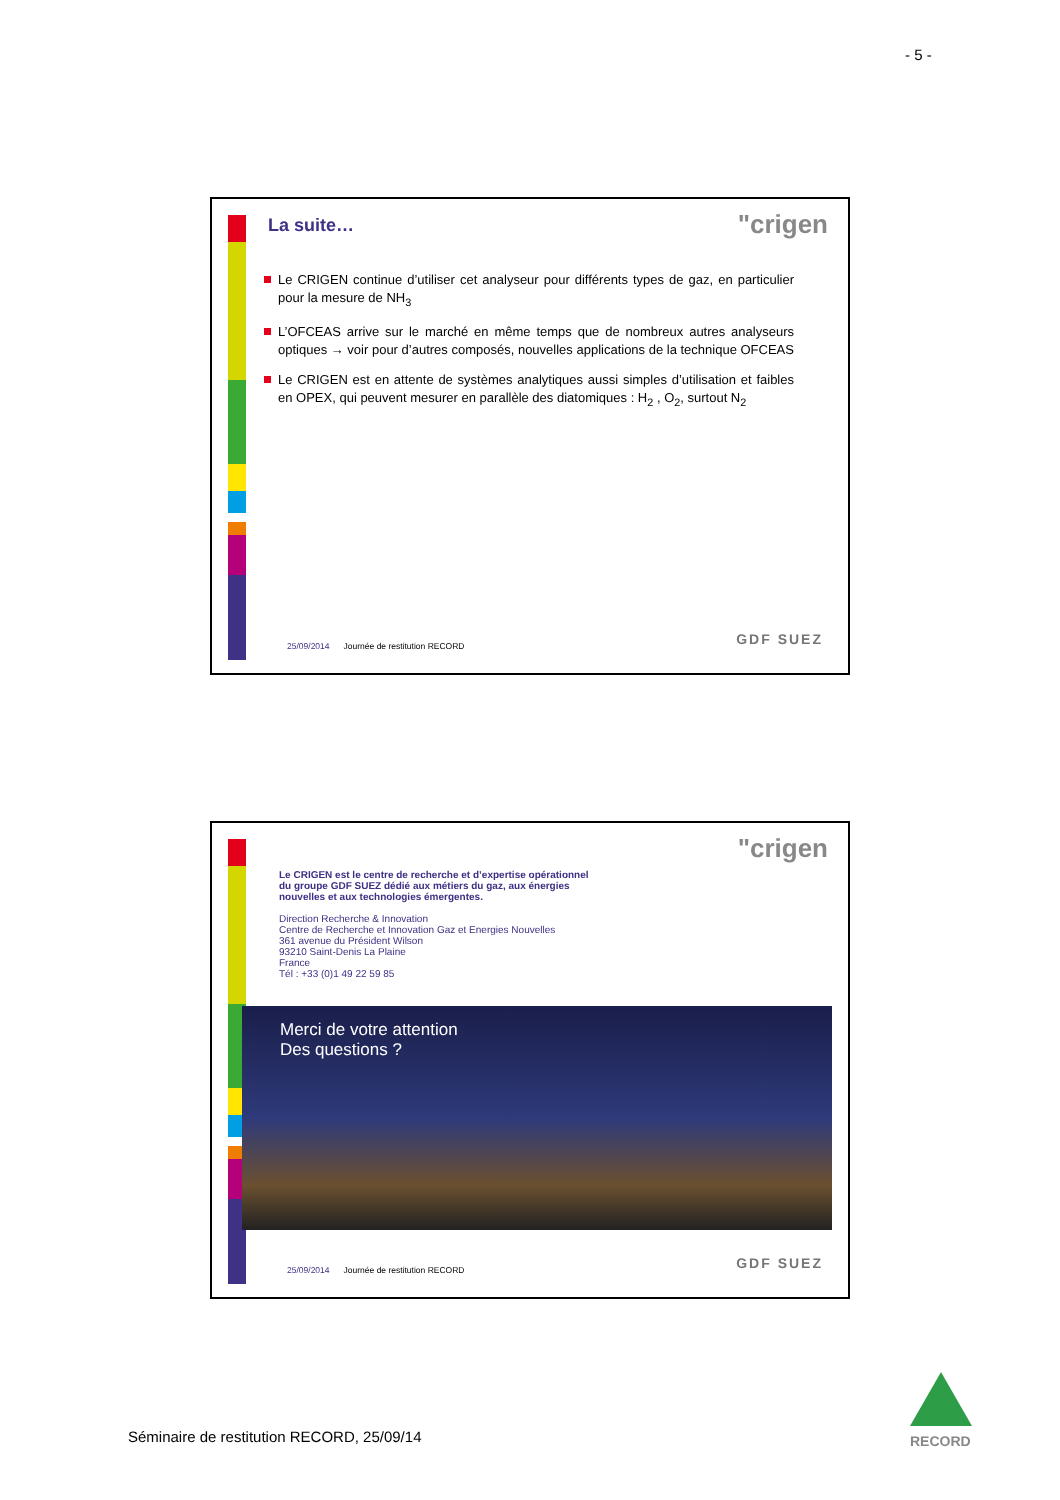- 5 -
La suite… "crigen
Le CRIGEN continue d’utiliser cet analyseur pour différents types de gaz, en particulier pour la mesure de NH<sub>3</sub>
L’OFCEAS arrive sur le marché en même temps que de nombreux autres analyseurs optiques → voir pour d’autres composés, nouvelles applications de la technique OFCEAS
Le CRIGEN est en attente de systèmes analytiques aussi simples d’utilisation et faibles en OPEX, qui peuvent mesurer en parallèle des diatomiques : H<sub>2</sub> , O<sub>2</sub>, surtout N<sub>2</sub>
25/09/2014 Journée de restitution RECORD
GDF SUEZ
"crigen
Le CRIGEN est le centre de recherche et d’expertise opérationnel
du groupe GDF SUEZ dédié aux métiers du gaz, aux énergies
nouvelles et aux technologies émergentes.
Direction Recherche & Innovation
Centre de Recherche et Innovation Gaz et Energies Nouvelles
361 avenue du Président Wilson
93210 Saint-Denis La Plaine
France
Tél : +33 (0)1 49 22 59 85
Merci de votre attention
Des questions ?
25/09/2014 Journée de restitution RECORD
GDF SUEZ
Séminaire de restitution RECORD, 25/09/14
RECORD